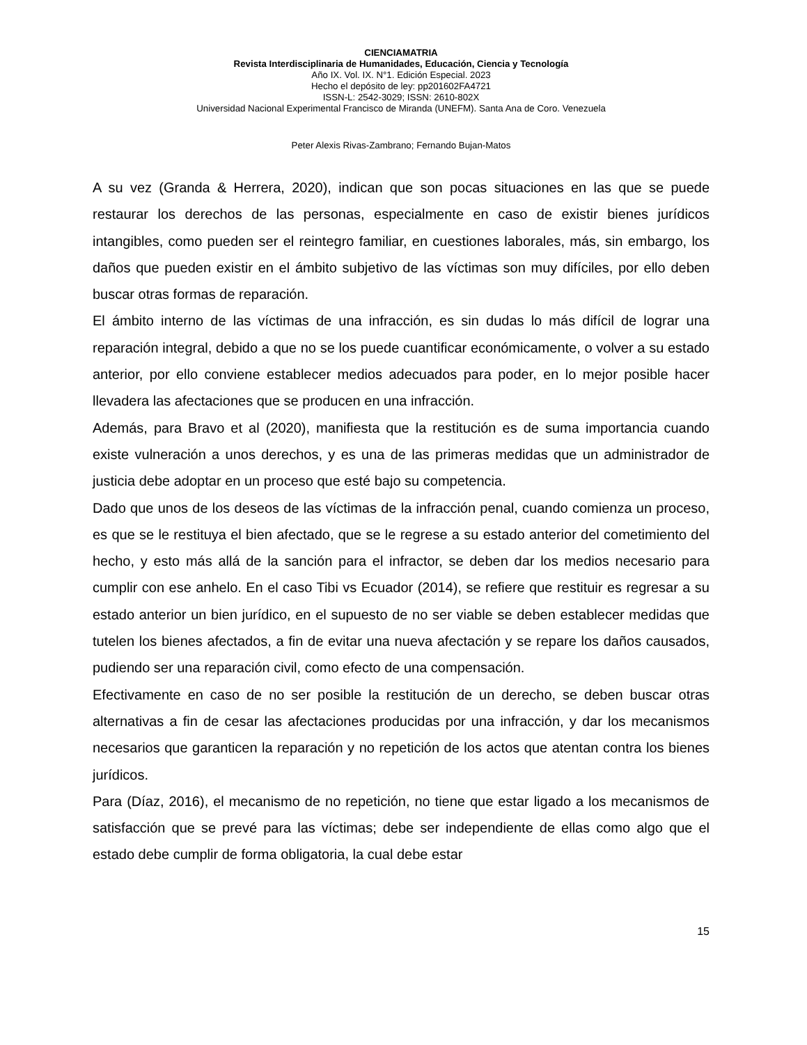CIENCIAMATRIA
Revista Interdisciplinaria de Humanidades, Educación, Ciencia y Tecnología
Año IX. Vol. IX. N°1. Edición Especial. 2023
Hecho el depósito de ley: pp201602FA4721
ISSN-L: 2542-3029; ISSN: 2610-802X
Universidad Nacional Experimental Francisco de Miranda (UNEFM). Santa Ana de Coro. Venezuela
Peter Alexis Rivas-Zambrano; Fernando Bujan-Matos
A su vez (Granda & Herrera, 2020), indican que son pocas situaciones en las que se puede restaurar los derechos de las personas, especialmente en caso de existir bienes jurídicos intangibles, como pueden ser el reintegro familiar, en cuestiones laborales, más, sin embargo, los daños que pueden existir en el ámbito subjetivo de las víctimas son muy difíciles, por ello deben buscar otras formas de reparación.
El ámbito interno de las víctimas de una infracción, es sin dudas lo más difícil de lograr una reparación integral, debido a que no se los puede cuantificar económicamente, o volver a su estado anterior, por ello conviene establecer medios adecuados para poder, en lo mejor posible hacer llevadera las afectaciones que se producen en una infracción.
Además, para Bravo et al (2020), manifiesta que la restitución es de suma importancia cuando existe vulneración a unos derechos, y es una de las primeras medidas que un administrador de justicia debe adoptar en un proceso que esté bajo su competencia.
Dado que unos de los deseos de las víctimas de la infracción penal, cuando comienza un proceso, es que se le restituya el bien afectado, que se le regrese a su estado anterior del cometimiento del hecho, y esto más allá de la sanción para el infractor, se deben dar los medios necesario para cumplir con ese anhelo. En el caso Tibi vs Ecuador (2014), se refiere que restituir es regresar a su estado anterior un bien jurídico, en el supuesto de no ser viable se deben establecer medidas que tutelen los bienes afectados, a fin de evitar una nueva afectación y se repare los daños causados, pudiendo ser una reparación civil, como efecto de una compensación.
Efectivamente en caso de no ser posible la restitución de un derecho, se deben buscar otras alternativas a fin de cesar las afectaciones producidas por una infracción, y dar los mecanismos necesarios que garanticen la reparación y no repetición de los actos que atentan contra los bienes jurídicos.
Para (Díaz, 2016), el mecanismo de no repetición, no tiene que estar ligado a los mecanismos de satisfacción que se prevé para las víctimas; debe ser independiente de ellas como algo que el estado debe cumplir de forma obligatoria, la cual debe estar
15